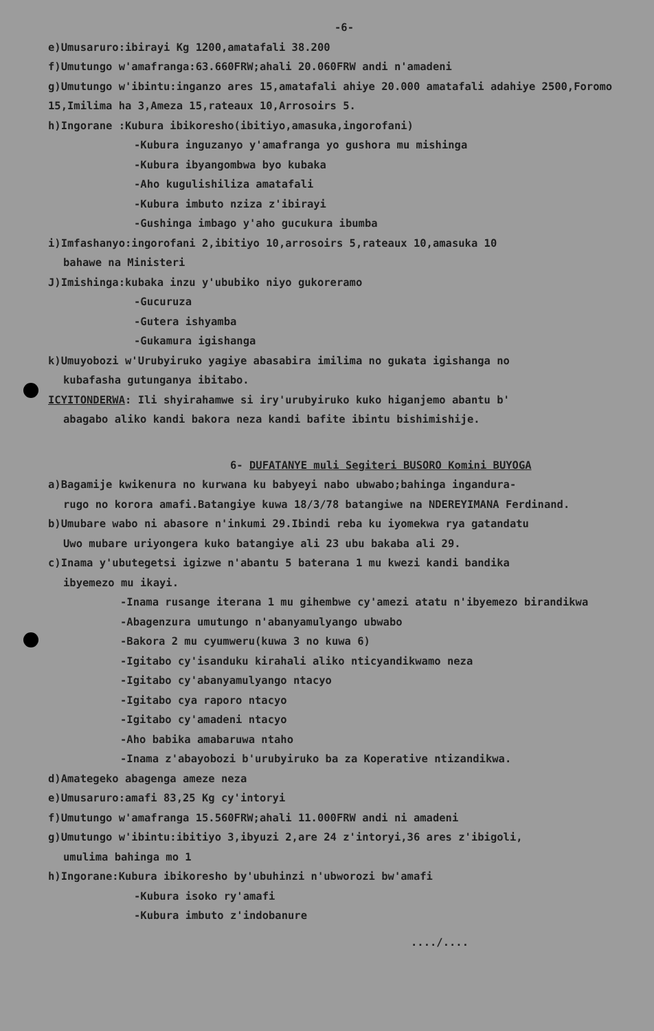-6-
e)Umusaruro:ibirayi Kg 1200,amatafali 38.200
f)Umutungo w'amafranga:63.660FRW;ahali 20.060FRW andi n'amadeni
g)Umutungo w'ibintu:inganzo ares 15,amatafali ahiye 20.000 amatafali adahiye 2500,Foromo 15,Imilima ha 3,Ameza 15,rateaux 10,Arrosoirs 5.
h)Ingorane :Kubura ibikoresho(ibitiyo,amasuka,ingorofani)
-Kubura inguzanyo y'amafranga yo gushora mu mishinga
-Kubura ibyangombwa byo kubaka
-Aho kugulishiliza amatafali
-Kubura imbuto nziza z'ibirayi
-Gushinga imbago y'aho gucukura ibumba
i)Imfashanyo:ingorofani 2,ibitiyo 10,arrosoirs 5,rateaux 10,amasuka 10
bahawe na Ministeri
J)Imishinga:kubaka inzu y'ububiko niyo gukoreramo
-Gucuruza
-Gutera ishyamba
-Gukamura igishanga
k)Umuyobozi w'Urubyiruko yagiye abasabira imilima no gukata igishanga no
kubafasha gutunganya ibitabo.
ICYITONDERWA: Ili shyirahamwe si iry'urubyiruko kuko higanjemo abantu b'
abagabo aliko kandi bakora neza kandi bafite ibintu bishimishije.
6- DUFATANYE muli Segiteri BUSORO Komini BUYOGA
a)Bagamije kwikenura no kurwana ku babyeyi nabo ubwabo;bahinga ingandura-
rugo no korora amafi.Batangiye kuwa 18/3/78 batangiwe na NDEREYIMANA Ferdinand.
b)Umubare wabo ni abasore n'inkumi 29.Ibindi reba ku iyomekwa rya gatandatu
Uwo mubare uriyongera kuko batangiye ali 23 ubu bakaba ali 29.
c)Inama y'ubutegetsi igizwe n'abantu 5 baterana 1 mu kwezi kandi bandika
ibyemezo mu ikayi.
-Inama rusange iterana 1 mu gihembwe cy'amezi atatu n'ibyemezo birandikwa
-Abagenzura umutungo n'abanyamulyango ubwabo
-Bakora 2 mu cyumweru(kuwa 3 no kuwa 6)
-Igitabo cy'isanduku kirahali aliko nticyandikwamo neza
-Igitabo cy'abanyamulyango ntacyo
-Igitabo cya raporo ntacyo
-Igitabo cy'amadeni ntacyo
-Aho babika amabaruwa ntaho
-Inama z'abayobozi b'urubyiruko ba za Koperative ntizandikwa.
d)Amategeko abagenga ameze neza
e)Umusaruro:amafi 83,25 Kg cy'intoryi
f)Umutungo w'amafranga 15.560FRW;ahali 11.000FRW andi ni amadeni
g)Umutungo w'ibintu:ibitiyo 3,ibyuzi 2,are 24 z'intoryi,36 ares z'ibigoli,
umulima bahinga mo 1
h)Ingorane:Kubura ibikoresho by'ubuhinzi n'ubworozi bw'amafi
-Kubura isoko ry'amafi
-Kubura imbuto z'indobanure
..../....